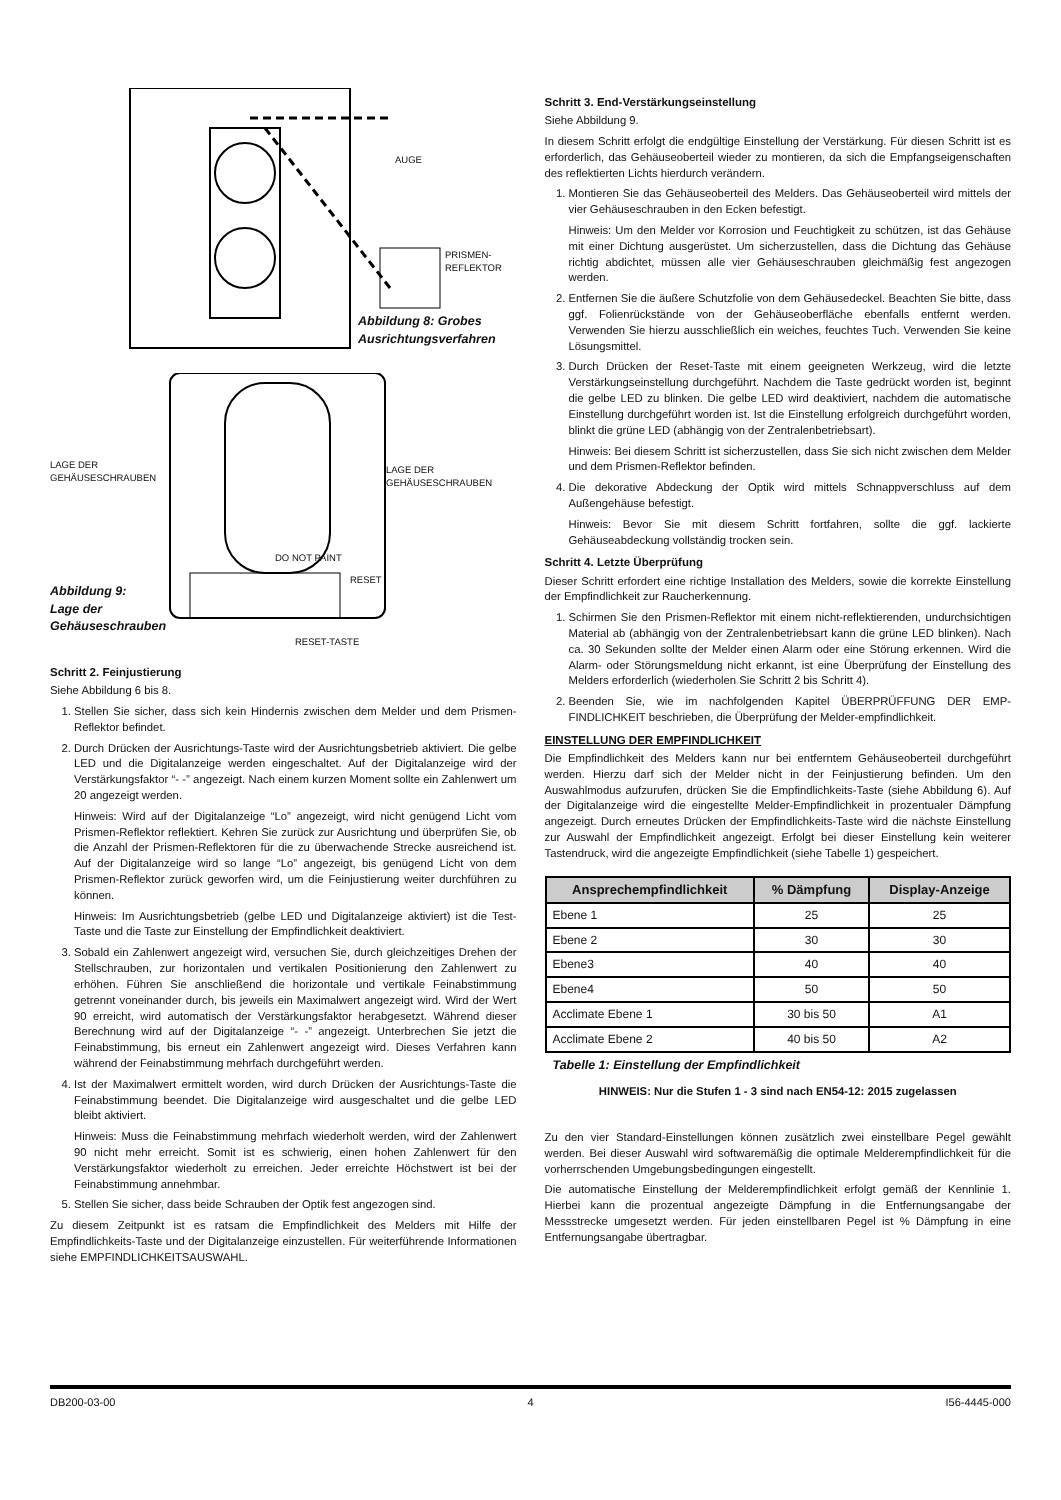AUGE
PRISMEN-
REFLEKTOR
Abbildung 8: Grobes
Ausrichtungsverfahren
LAGE DER
GEHÄUSESCHRAUBEN
LAGE DER
GEHÄUSESCHRAUBEN
DO NOT PAINT
RESET
Abbildung 9:
Lage der
Gehäuseschrauben
RESET-TASTE
Schritt 2. Feinjustierung
Siehe Abbildung 6 bis 8.
1. Stellen Sie sicher, dass sich kein Hindernis zwischen dem Melder und dem Prismen-Reflektor befindet.
2. Durch Drücken der Ausrichtungs-Taste wird der Ausrichtungsbetrieb aktiviert. Die gelbe LED und die Digitalanzeige werden eingeschaltet. Auf der Digitalanzeige wird der Verstärkungsfaktor “- -” angezeigt. Nach einem kurzen Moment sollte ein Zahlenwert um 20 angezeigt werden.
Hinweis: Wird auf der Digitalanzeige “Lo” angezeigt, wird nicht genügend Licht vom Prismen-Reflektor reflektiert. Kehren Sie zurück zur Ausrichtung und überprüfen Sie, ob die Anzahl der Prismen-Reflektoren für die zu überwachende Strecke ausreichend ist. Auf der Digitalanzeige wird so lange “Lo” angezeigt, bis genügend Licht von dem Prismen-Reflektor zurück geworfen wird, um die Feinjustierung weiter durchführen zu können.
Hinweis: Im Ausrichtungsbetrieb (gelbe LED und Digitalanzeige aktiviert) ist die Test-Taste und die Taste zur Einstellung der Empfindlichkeit deaktiviert.
3. Sobald ein Zahlenwert angezeigt wird, versuchen Sie, durch gleichzeitiges Drehen der Stellschrauben, zur horizontalen und vertikalen Positionierung den Zahlenwert zu erhöhen. Führen Sie anschließend die horizontale und vertikale Feinabstimmung getrennt voneinander durch, bis jeweils ein Maximalwert angezeigt wird. Wird der Wert 90 erreicht, wird automatisch der Verstärkungsfaktor herabgesetzt. Während dieser Berechnung wird auf der Digitalanzeige “- -” angezeigt. Unterbrechen Sie jetzt die Feinabstimmung, bis erneut ein Zahlenwert angezeigt wird. Dieses Verfahren kann während der Feinabstimmung mehrfach durchgeführt werden.
4. Ist der Maximalwert ermittelt worden, wird durch Drücken der Ausrichtungs-Taste die Feinabstimmung beendet. Die Digitalanzeige wird ausgeschaltet und die gelbe LED bleibt aktiviert.
Hinweis: Muss die Feinabstimmung mehrfach wiederholt werden, wird der Zahlenwert 90 nicht mehr erreicht. Somit ist es schwierig, einen hohen Zahlenwert für den Verstärkungsfaktor wiederholt zu erreichen. Jeder erreichte Höchstwert ist bei der Feinabstimmung annehmbar.
5. Stellen Sie sicher, dass beide Schrauben der Optik fest angezogen sind.
Zu diesem Zeitpunkt ist es ratsam die Empfindlichkeit des Melders mit Hilfe der Empfindlichkeits-Taste und der Digitalanzeige einzustellen. Für weiterführende Informationen siehe EMPFINDLICHKEITSAUSWAHL.
Schritt 3. End-Verstärkungseinstellung
Siehe Abbildung 9.
In diesem Schritt erfolgt die endgültige Einstellung der Verstärkung. Für diesen Schritt ist es erforderlich, das Gehäuseoberteil wieder zu montieren, da sich die Empfangseigenschaften des reflektierten Lichts hierdurch verändern.
1. Montieren Sie das Gehäuseoberteil des Melders. Das Gehäuseoberteil wird mittels der vier Gehäuseschrauben in den Ecken befestigt.
Hinweis: Um den Melder vor Korrosion und Feuchtigkeit zu schützen, ist das Gehäuse mit einer Dichtung ausgerüstet. Um sicherzustellen, dass die Dichtung das Gehäuse richtig abdichtet, müssen alle vier Gehäuseschrauben gleichmäßig fest angezogen werden.
2. Entfernen Sie die äußere Schutzfolie von dem Gehäusedeckel. Beachten Sie bitte, dass ggf. Folienrückstände von der Gehäuseoberfläche ebenfalls entfernt werden. Verwenden Sie hierzu ausschließlich ein weiches, feuchtes Tuch. Verwenden Sie keine Lösungsmittel.
3. Durch Drücken der Reset-Taste mit einem geeigneten Werkzeug, wird die letzte Verstärkungseinstellung durchgeführt. Nachdem die Taste gedrückt worden ist, beginnt die gelbe LED zu blinken. Die gelbe LED wird deaktiviert, nachdem die automatische Einstellung durchgeführt worden ist. Ist die Einstellung erfolgreich durchgeführt worden, blinkt die grüne LED (abhängig von der Zentralenbetriebsart).
Hinweis: Bei diesem Schritt ist sicherzustellen, dass Sie sich nicht zwischen dem Melder und dem Prismen-Reflektor befinden.
4. Die dekorative Abdeckung der Optik wird mittels Schnappverschluss auf dem Außengehäuse befestigt.
Hinweis: Bevor Sie mit diesem Schritt fortfahren, sollte die ggf. lackierte Gehäuseabdeckung vollständig trocken sein.
Schritt 4. Letzte Überprüfung
Dieser Schritt erfordert eine richtige Installation des Melders, sowie die korrekte Einstellung der Empfindlichkeit zur Raucherkennung.
1. Schirmen Sie den Prismen-Reflektor mit einem nicht-reflektierenden, undurchsichtigen Material ab (abhängig von der Zentralenbetriebsart kann die grüne LED blinken). Nach ca. 30 Sekunden sollte der Melder einen Alarm oder eine Störung erkennen. Wird die Alarm- oder Störungsmeldung nicht erkannt, ist eine Überprüfung der Einstellung des Melders erforderlich (wiederholen Sie Schritt 2 bis Schritt 4).
2. Beenden Sie, wie im nachfolgenden Kapitel ÜBERPRÜFFUNG DER EMP-FINDLICHKEIT beschrieben, die Überprüfung der Melder-empfindlichkeit.
EINSTELLUNG DER EMPFINDLICHKEIT
Die Empfindlichkeit des Melders kann nur bei entferntem Gehäuseoberteil durchgeführt werden. Hierzu darf sich der Melder nicht in der Feinjustierung befinden. Um den Auswahlmodus aufzurufen, drücken Sie die Empfindlichkeits-Taste (siehe Abbildung 6). Auf der Digitalanzeige wird die eingestellte Melder-Empfindlichkeit in prozentualer Dämpfung angezeigt. Durch erneutes Drücken der Empfindlichkeits-Taste wird die nächste Einstellung zur Auswahl der Empfindlichkeit angezeigt. Erfolgt bei dieser Einstellung kein weiterer Tastendruck, wird die angezeigte Empfindlichkeit (siehe Tabelle 1) gespeichert.
| Ansprechempfindlichkeit | % Dämpfung | Display-Anzeige |
| --- | --- | --- |
| Ebene 1 | 25 | 25 |
| Ebene 2 | 30 | 30 |
| Ebene3 | 40 | 40 |
| Ebene4 | 50 | 50 |
| Acclimate Ebene 1 | 30 bis 50 | A1 |
| Acclimate Ebene 2 | 40 bis 50 | A2 |
Tabelle 1: Einstellung der Empfindlichkeit
HINWEIS: Nur die Stufen 1 - 3 sind nach EN54-12: 2015 zugelassen
Zu den vier Standard-Einstellungen können zusätzlich zwei einstellbare Pegel gewählt werden. Bei dieser Auswahl wird softwaremäßig die optimale Melderempfindlichkeit für die vorherrschenden Umgebungsbedingungen eingestellt.
Die automatische Einstellung der Melderempfindlichkeit erfolgt gemäß der Kennlinie 1. Hierbei kann die prozentual angezeigte Dämpfung in die Entfernungsangabe der Messstrecke umgesetzt werden. Für jeden einstellbaren Pegel ist % Dämpfung in eine Entfernungsangabe übertragbar.
DB200-03-00 4 I56-4445-000